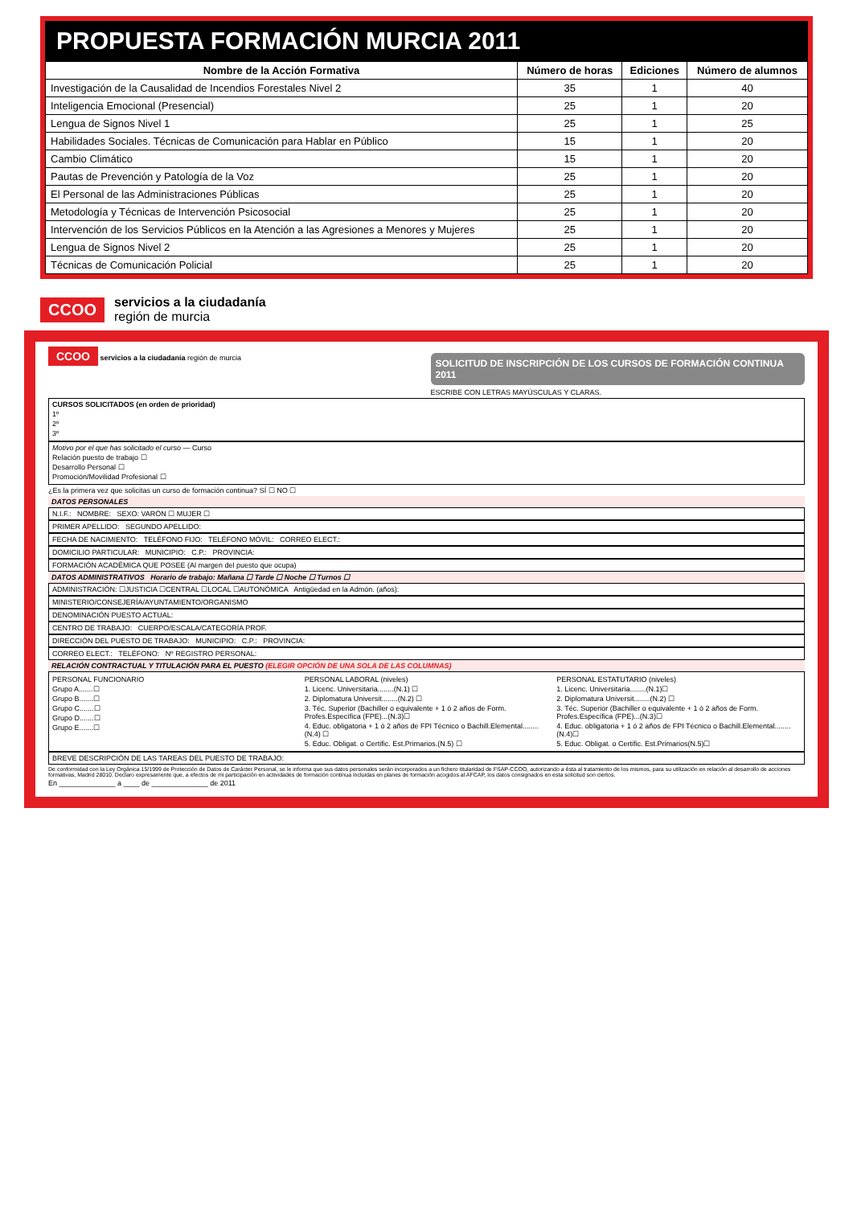PROPUESTA FORMACIÓN MURCIA 2011
| Nombre de la Acción Formativa | Número de horas | Ediciones | Número de alumnos |
| --- | --- | --- | --- |
| Investigación de la Causalidad de Incendios Forestales Nivel 2 | 35 | 1 | 40 |
| Inteligencia Emocional (Presencial) | 25 | 1 | 20 |
| Lengua de Signos Nivel 1 | 25 | 1 | 25 |
| Habilidades Sociales. Técnicas de Comunicación para Hablar en Público | 15 | 1 | 20 |
| Cambio Climático | 15 | 1 | 20 |
| Pautas de Prevención y Patología de la Voz | 25 | 1 | 20 |
| El Personal de las Administraciones Públicas | 25 | 1 | 20 |
| Metodología y Técnicas de Intervención Psicosocial | 25 | 1 | 20 |
| Intervención de los Servicios Públicos en la Atención a las Agresiones a Menores y Mujeres | 25 | 1 | 20 |
| Lengua de Signos Nivel 2 | 25 | 1 | 20 |
| Técnicas de Comunicación Policial | 25 | 1 | 20 |
CCOO servicios a la ciudadanía
región de murcia
CCOO servicios a la ciudadanía región de murcia
SOLICITUD DE INSCRIPCIÓN DE LOS CURSOS DE FORMACIÓN CONTINUA 2011
ESCRIBE CON LETRAS MAYÚSCULAS Y CLARAS.
CURSOS SOLICITADOS (en orden de prioridad)
1º
2º
3º
Motivo por el que has solicitado el curso — Curso
Relación puesto de trabajo ☐
Desarrollo Personal ☐
Promoción/Movilidad Profesional ☐
¿Es la primera vez que solicitas un curso de formación continua? SÍ ☐ NO ☐
DATOS PERSONALES
N.I.F.: NOMBRE: SEXO: VARÓN ☐ MUJER ☐
PRIMER APELLIDO: SEGUNDO APELLIDO:
FECHA DE NACIMIENTO: TELÉFONO FIJO: TELÉFONO MÓVIL: CORREO ELECT.:
DOMICILIO PARTICULAR: MUNICIPIO: C.P.: PROVINCIA:
FORMACIÓN ACADÉMICA QUE POSEE (Al margen del puesto que ocupa)
DATOS ADMINISTRATIVOS Horario de trabajo: Mañana ☐ Tarde ☐ Noche ☐ Turnos ☐
ADMINISTRACIÓN: ☐JUSTICIA ☐CENTRAL ☐LOCAL ☐AUTONÓMICA Antigüedad en la Admón. (años):
MINISTERIO/CONSEJERÍA/AYUNTAMIENTO/ORGANISMO
DENOMINACIÓN PUESTO ACTUAL:
CENTRO DE TRABAJO: CUERPO/ESCALA/CATEGORÍA PROF.
DIRECCIÓN DEL PUESTO DE TRABAJO: MUNICIPIO: C.P.: PROVINCIA:
CORREO ELECT.: TELÉFONO: Nº REGISTRO PERSONAL:
RELACIÓN CONTRACTUAL Y TITULACIÓN PARA EL PUESTO (ELEGIR OPCIÓN DE UNA SOLA DE LAS COLUMNAS)
PERSONAL FUNCIONARIO
Grupo A.......☐
Grupo B.......☐
Grupo C.......☐
Grupo D.......☐
Grupo E.......☐
PERSONAL LABORAL (niveles)
1. Licenc. Universitaria........(N.1) ☐
2. Diplomatura Universit........(N.2) ☐
3. Téc. Superior (Bachiller o equivalente + 1 ó 2 años de Form. Profes.Específica (FPE)...(N.3)☐
4. Educ. obligatoria + 1 ó 2 años de FPI Técnico o Bachill.Elemental........(N.4) ☐
5. Educ. Obligat. o Certific. Est.Primarios.(N.5) ☐
PERSONAL ESTATUTARIO (niveles)
1. Licenc. Universitaria........(N.1)☐
2. Diplomatura Universit........(N.2) ☐
3. Téc. Superior (Bachiller o equivalente + 1 ó 2 años de Form. Profes.Específica (FPE)...(N.3)☐
4. Educ. obligatoria + 1 ó 2 años de FPI Técnico o Bachill.Elemental........(N.4)☐
5. Educ. Obligat. o Certific. Est.Primarios(N.5)☐
BREVE DESCRIPCIÓN DE LAS TAREAS DEL PUESTO DE TRABAJO:
De conformidad con la Ley Orgánica 15/1999 de Protección de Datos de Carácter Personal, se le informa que sus datos personales serán incorporados a un fichero titularidad de FSAP-CCOO, autorizando a ésta al tratamiento de los mismos, para su utilización en relación al desarrollo de acciones formativas, Madrid 28010. Declaro expresamente que, a efectos de mi participación en actividades de formación continua incluidas en planes de formación acogidos al AFCAP, los datos consignados en esta solicitud son ciertos.
En ______________ a ____ de ______________ de 2011